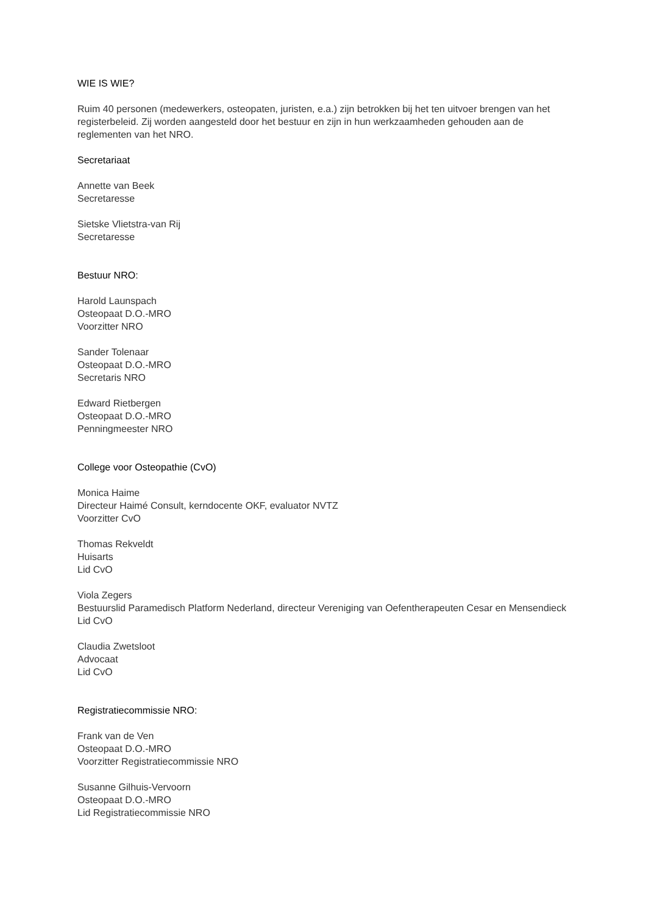WIE IS WIE?
Ruim 40 personen (medewerkers, osteopaten, juristen, e.a.) zijn betrokken bij het ten uitvoer brengen van het registerbeleid. Zij worden aangesteld door het bestuur en zijn in hun werkzaamheden gehouden aan de reglementen van het NRO.
Secretariaat
Annette van Beek
Secretaresse
Sietske Vlietstra-van Rij
Secretaresse
Bestuur NRO:
Harold Launspach
Osteopaat D.O.-MRO
Voorzitter NRO
Sander Tolenaar
Osteopaat D.O.-MRO
Secretaris NRO
Edward Rietbergen
Osteopaat D.O.-MRO
Penningmeester NRO
College voor Osteopathie (CvO)
Monica Haime
Directeur Haimé Consult, kerndocente OKF, evaluator NVTZ
Voorzitter CvO
Thomas Rekveldt
Huisarts
Lid CvO
Viola Zegers
Bestuurslid Paramedisch Platform Nederland, directeur Vereniging van Oefentherapeuten Cesar en Mensendieck
Lid CvO
Claudia Zwetsloot
Advocaat
Lid CvO
Registratiecommissie NRO:
Frank van de Ven
Osteopaat D.O.-MRO
Voorzitter Registratiecommissie NRO
Susanne Gilhuis-Vervoorn
Osteopaat D.O.-MRO
Lid Registratiecommissie NRO